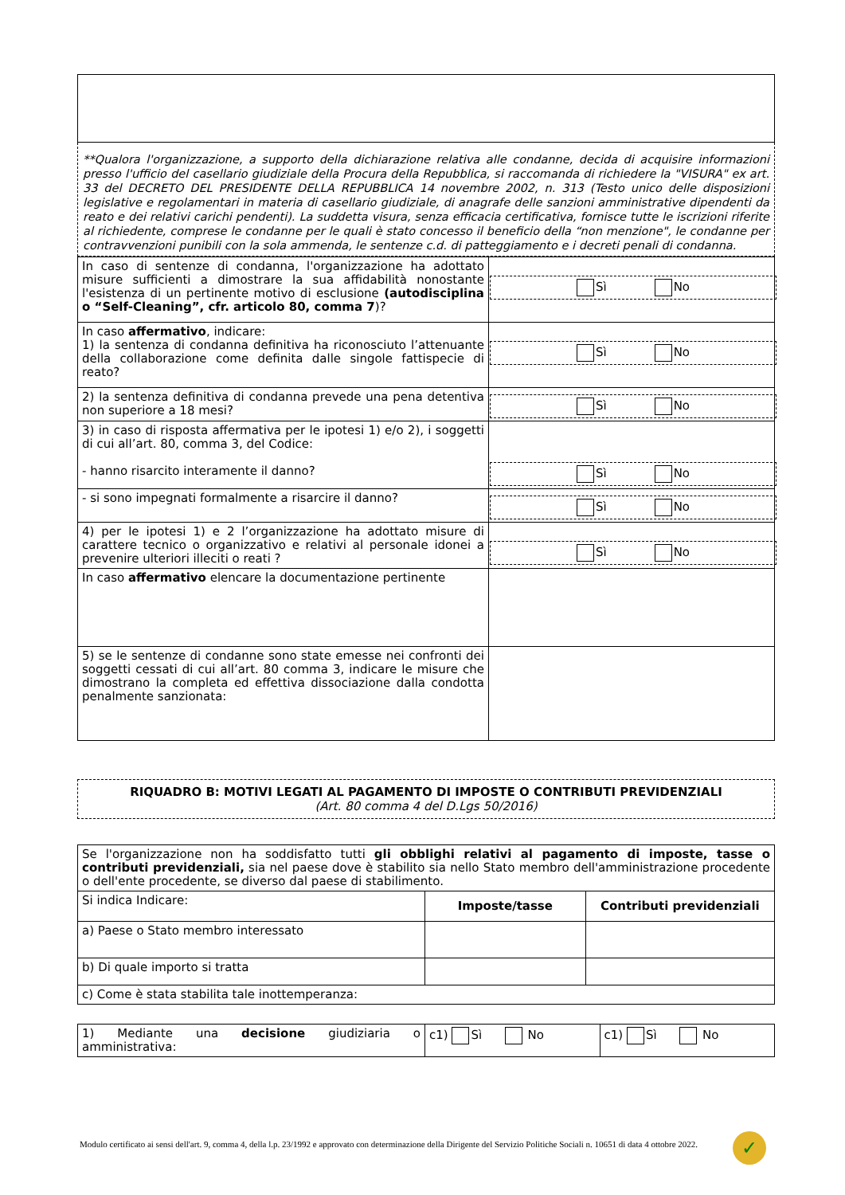**Qualora l'organizzazione, a supporto della dichiarazione relativa alle condanne, decida di acquisire informazioni presso l'ufficio del casellario giudiziale della Procura della Repubblica, si raccomanda di richiedere la "VISURA" ex art. 33 del DECRETO DEL PRESIDENTE DELLA REPUBBLICA 14 novembre 2002, n. 313 (Testo unico delle disposizioni legislative e regolamentari in materia di casellario giudiziale, di anagrafe delle sanzioni amministrative dipendenti da reato e dei relativi carichi pendenti). La suddetta visura, senza efficacia certificativa, fornisce tutte le iscrizioni riferite al richiedente, comprese le condanne per le quali è stato concesso il beneficio della “non menzione", le condanne per contravvenzioni punibili con la sola ammenda, le sentenze c.d. di patteggiamento e i decreti penali di condanna.
| In caso di sentenze di condanna, l'organizzazione ha adottato misure sufficienti a dimostrare la sua affidabilità nonostante l'esistenza di un pertinente motivo di esclusione (autodisciplina o “Self-Cleaning”, cfr. articolo 80, comma 7 )? | Sì No |
| In caso affermativo , indicare: 1) la sentenza di condanna definitiva ha riconosciuto l’attenuante della collaborazione come definita dalle singole fattispecie di reato? | Sì No |
| 2) la sentenza definitiva di condanna prevede una pena detentiva non superiore a 18 mesi? | Sì No |
| 3) in caso di risposta affermativa per le ipotesi 1) e/o 2), i soggetti di cui all’art. 80, comma 3, del Codice: - hanno risarcito interamente il danno? | Sì No |
| - si sono impegnati formalmente a risarcire il danno? | Sì No |
| 4) per le ipotesi 1) e 2 l’organizzazione ha adottato misure di carattere tecnico o organizzativo e relativi al personale idonei a prevenire ulteriori illeciti o reati ? | Sì No |
| In caso affermativo elencare la documentazione pertinente | |
| 5) se le sentenze di condanne sono state emesse nei confronti dei soggetti cessati di cui all’art. 80 comma 3, indicare le misure che dimostrano la completa ed effettiva dissociazione dalla condotta penalmente sanzionata: | |
RIQUADRO B: MOTIVI LEGATI AL PAGAMENTO DI IMPOSTE O CONTRIBUTI PREVIDENZIALI
(Art. 80 comma 4 del D.Lgs 50/2016)
| Se l'organizzazione non ha soddisfatto tutti gli obblighi relativi al pagamento di imposte, tasse o contributi previdenziali, sia nel paese dove è stabilito sia nello Stato membro dell'amministrazione procedente o dell'ente procedente, se diverso dal paese di stabilimento. | | |
| Si indica Indicare: | Imposte/tasse | Contributi previdenziali |
| a) Paese o Stato membro interessato | | |
| b) Di quale importo si tratta | | |
| c) Come è stata stabilita tale inottemperanza: | | |
| 1) Mediante una decisione giudiziaria o amministrativa: | c1) Sì No | c1) Sì No |
Modulo certificato ai sensi dell'art. 9, comma 4, della l.p. 23/1992 e approvato con determinazione della Dirigente del Servizio Politiche Sociali n. 10651 di data 4 ottobre 2022.
✓